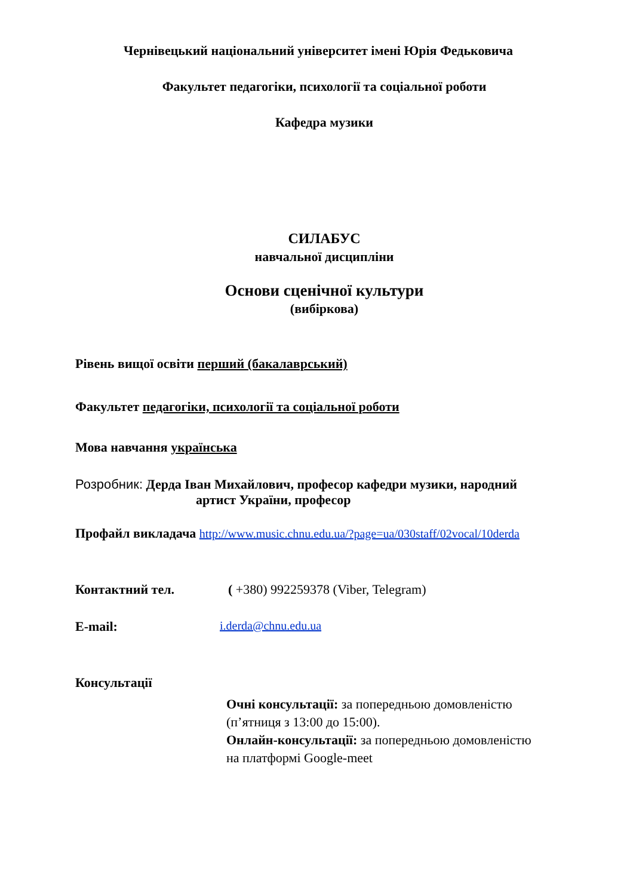Чернівецький національний університет імені Юрія Федьковича
Факультет педагогіки, психології та соціальної роботи
Кафедра музики
СИЛАБУС
навчальної дисципліни
Основи сценічної культури
(вибіркова)
Рівень вищої освіти перший (бакалаврський)
Факультет педагогіки, психології та соціальної роботи
Мова навчання українська
Розробник: Дерда Іван Михайлович, професор кафедри музики, народний
артист України, професор
Профайл викладача http://www.music.chnu.edu.ua/?page=ua/030staff/02vocal/10derda
Контактний тел. ( +380) 992259378 (Viber, Telegram)
E-mail: i.derda@chnu.edu.ua
Консультації
Очні консультації: за попередньою домовленістю
(п’ятниця з 13:00 до 15:00).
Онлайн-консультації: за попередньою домовленістю
на платформі Google-meet